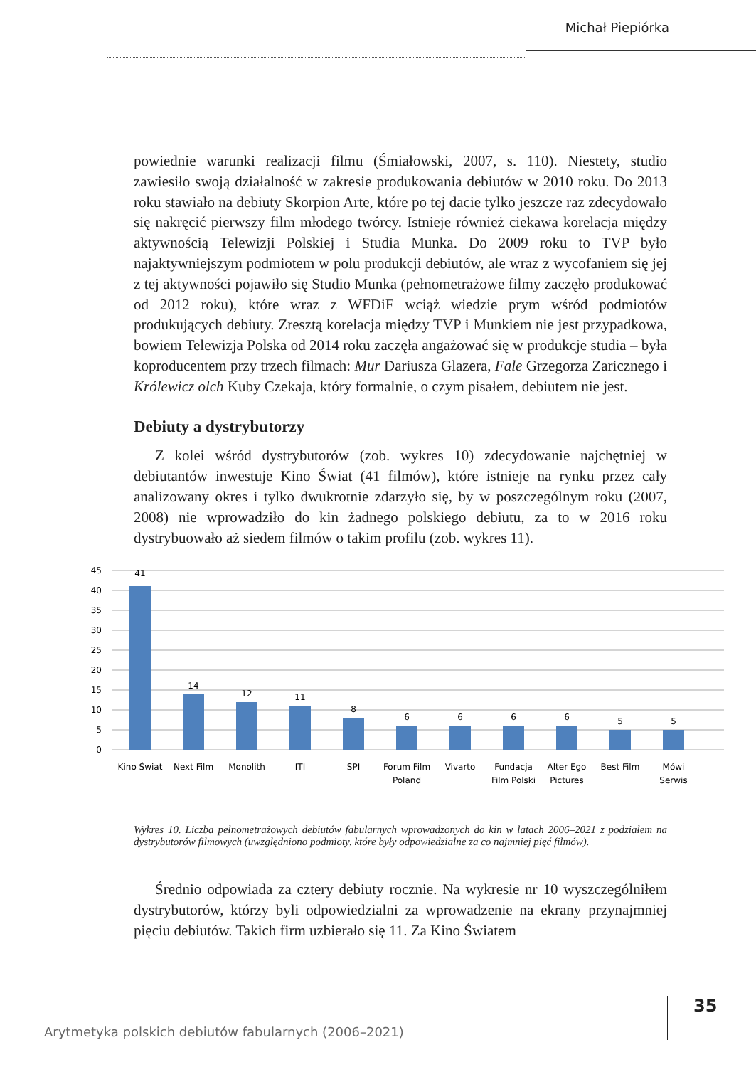Michał Piepiórka
powiednie warunki realizacji filmu (Śmiałowski, 2007, s. 110). Niestety, studio zawiesiło swoją działalność w zakresie produkowania debiutów w 2010 roku. Do 2013 roku stawiało na debiuty Skorpion Arte, które po tej dacie tylko jeszcze raz zdecydowało się nakręcić pierwszy film młodego twórcy. Istnieje również cieka­wa korelacja między aktywnością Telewizji Polskiej i Studia Munka. Do 2009 roku to TVP było najaktywniejszym podmiotem w polu produkcji debiutów, ale wraz z wycofaniem się jej z tej aktywności pojawiło się Studio Munka (peł­nometrażowe filmy zaczęło produkować od 2012 roku), które wraz z WFDiF wciąż wiedzie prym wśród podmiotów produkujących debiuty. Zresztą korelacja między TVP i Munkiem nie jest przypadkowa, bowiem Telewizja Polska od 2014 roku zaczęła angażować się w produkcje studia – była koproducentem przy trzech filmach: Mur Dariusza Glazera, Fale Grzegorza Zaricznego i Królewicz olch Kuby Czekaja, który formalnie, o czym pisałem, debiutem nie jest.
Debiuty a dystrybutorzy
Z kolei wśród dystrybutorów (zob. wykres 10) zdecydowanie najchętniej w debiutantów inwestuje Kino Świat (41 filmów), które istnieje na rynku przez cały analizowany okres i tylko dwukrotnie zdarzyło się, by w poszczególnym roku (2007, 2008) nie wprowadziło do kin żadnego polskiego debiutu, za to w 2016 roku dystrybuowało aż siedem filmów o takim profilu (zob. wykres 11).
45
40
35
30
25
20
15
10
5
0
41
14
12
11
8
6
6
6
6
5
5
Kino Świat
Next Film
Monolith
ITI
SPI
Forum Film
Poland
Vivarto
Fundacja
Film Polski
Alter Ego
Pictures
Best Film
Mówi
Serwis
Wykres 10. Liczba pełnometrażowych debiutów fabularnych wprowadzonych do kin w latach 2006–2021 z podzia­łem na dystrybutorów filmowych (uwzględniono podmioty, które były odpowiedzialne za co najmniej pięć filmów).
Średnio odpowiada za cztery debiuty rocznie. Na wykresie nr 10 wyszczegól­niłem dystrybutorów, którzy byli odpowiedzialni za wprowadzenie na ekrany przynajmniej pięciu debiutów. Takich firm uzbierało się 11. Za Kino Światem
35
Arytmetyka polskich debiutów fabularnych (2006–2021)